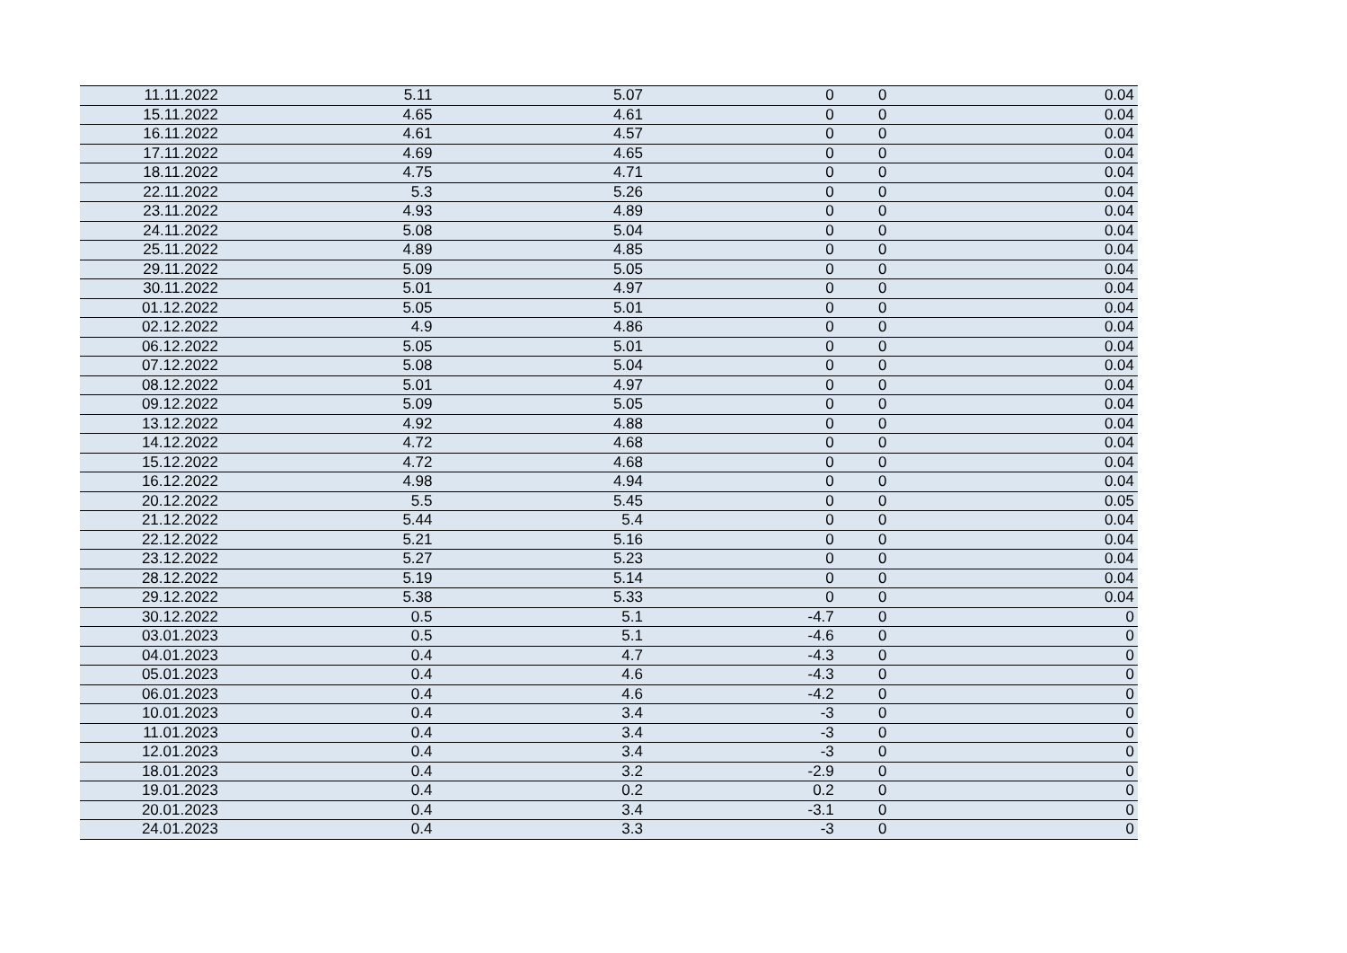| 11.11.2022 | 5.11 | 5.07 | 0 | 0 | 0.04 |
| 15.11.2022 | 4.65 | 4.61 | 0 | 0 | 0.04 |
| 16.11.2022 | 4.61 | 4.57 | 0 | 0 | 0.04 |
| 17.11.2022 | 4.69 | 4.65 | 0 | 0 | 0.04 |
| 18.11.2022 | 4.75 | 4.71 | 0 | 0 | 0.04 |
| 22.11.2022 | 5.3 | 5.26 | 0 | 0 | 0.04 |
| 23.11.2022 | 4.93 | 4.89 | 0 | 0 | 0.04 |
| 24.11.2022 | 5.08 | 5.04 | 0 | 0 | 0.04 |
| 25.11.2022 | 4.89 | 4.85 | 0 | 0 | 0.04 |
| 29.11.2022 | 5.09 | 5.05 | 0 | 0 | 0.04 |
| 30.11.2022 | 5.01 | 4.97 | 0 | 0 | 0.04 |
| 01.12.2022 | 5.05 | 5.01 | 0 | 0 | 0.04 |
| 02.12.2022 | 4.9 | 4.86 | 0 | 0 | 0.04 |
| 06.12.2022 | 5.05 | 5.01 | 0 | 0 | 0.04 |
| 07.12.2022 | 5.08 | 5.04 | 0 | 0 | 0.04 |
| 08.12.2022 | 5.01 | 4.97 | 0 | 0 | 0.04 |
| 09.12.2022 | 5.09 | 5.05 | 0 | 0 | 0.04 |
| 13.12.2022 | 4.92 | 4.88 | 0 | 0 | 0.04 |
| 14.12.2022 | 4.72 | 4.68 | 0 | 0 | 0.04 |
| 15.12.2022 | 4.72 | 4.68 | 0 | 0 | 0.04 |
| 16.12.2022 | 4.98 | 4.94 | 0 | 0 | 0.04 |
| 20.12.2022 | 5.5 | 5.45 | 0 | 0 | 0.05 |
| 21.12.2022 | 5.44 | 5.4 | 0 | 0 | 0.04 |
| 22.12.2022 | 5.21 | 5.16 | 0 | 0 | 0.04 |
| 23.12.2022 | 5.27 | 5.23 | 0 | 0 | 0.04 |
| 28.12.2022 | 5.19 | 5.14 | 0 | 0 | 0.04 |
| 29.12.2022 | 5.38 | 5.33 | 0 | 0 | 0.04 |
| 30.12.2022 | 0.5 | 5.1 | -4.7 | 0 | 0 |
| 03.01.2023 | 0.5 | 5.1 | -4.6 | 0 | 0 |
| 04.01.2023 | 0.4 | 4.7 | -4.3 | 0 | 0 |
| 05.01.2023 | 0.4 | 4.6 | -4.3 | 0 | 0 |
| 06.01.2023 | 0.4 | 4.6 | -4.2 | 0 | 0 |
| 10.01.2023 | 0.4 | 3.4 | -3 | 0 | 0 |
| 11.01.2023 | 0.4 | 3.4 | -3 | 0 | 0 |
| 12.01.2023 | 0.4 | 3.4 | -3 | 0 | 0 |
| 18.01.2023 | 0.4 | 3.2 | -2.9 | 0 | 0 |
| 19.01.2023 | 0.4 | 0.2 | 0.2 | 0 | 0 |
| 20.01.2023 | 0.4 | 3.4 | -3.1 | 0 | 0 |
| 24.01.2023 | 0.4 | 3.3 | -3 | 0 | 0 |